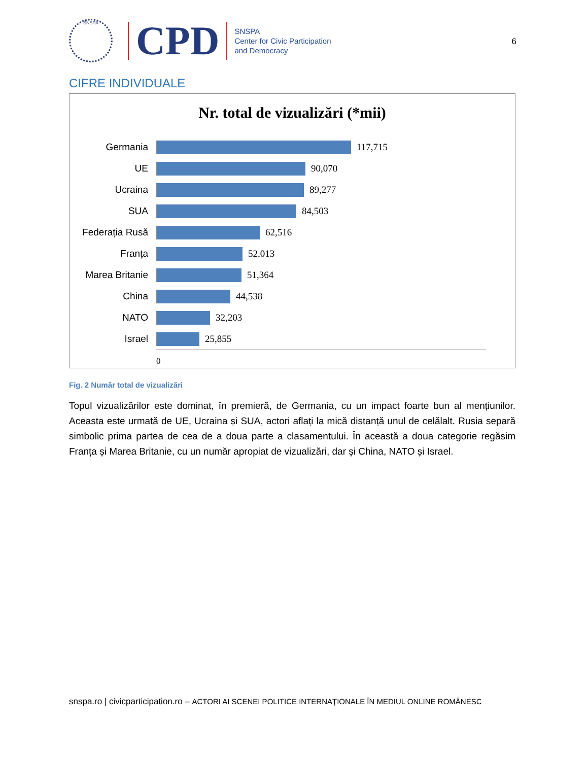SNSPA
CPD
SNSPA
Center for Civic Participation
and Democracy
6
CIFRE INDIVIDUALE
Nr. total de vizualizări (*mii)
Germania 117,715
UE 90,070
Ucraina 89,277
SUA 84,503
Federația Rusă
62,516
Franța 52,013
Marea Britanie
51,364
China 44,538
NATO 32,203
Israel 25,855
0
Fig. 2 Număr total de vizualizări
Topul vizualizărilor este dominat, în premieră, de Germania, cu un impact foarte bun al mențiunilor. Aceasta este urmată de UE, Ucraina și SUA, actori aflați la mică distanță unul de celălalt. Rusia separă simbolic prima partea de cea de a doua parte a clasamentului. În această a doua categorie regăsim Franța și Marea Britanie, cu un număr apropiat de vizualizări, dar și China, NATO și Israel.
snspa.ro | civicparticipation.ro – ACTORI AI SCENEI POLITICE INTERNAŢIONALE ÎN MEDIUL ONLINE ROMÂNESC